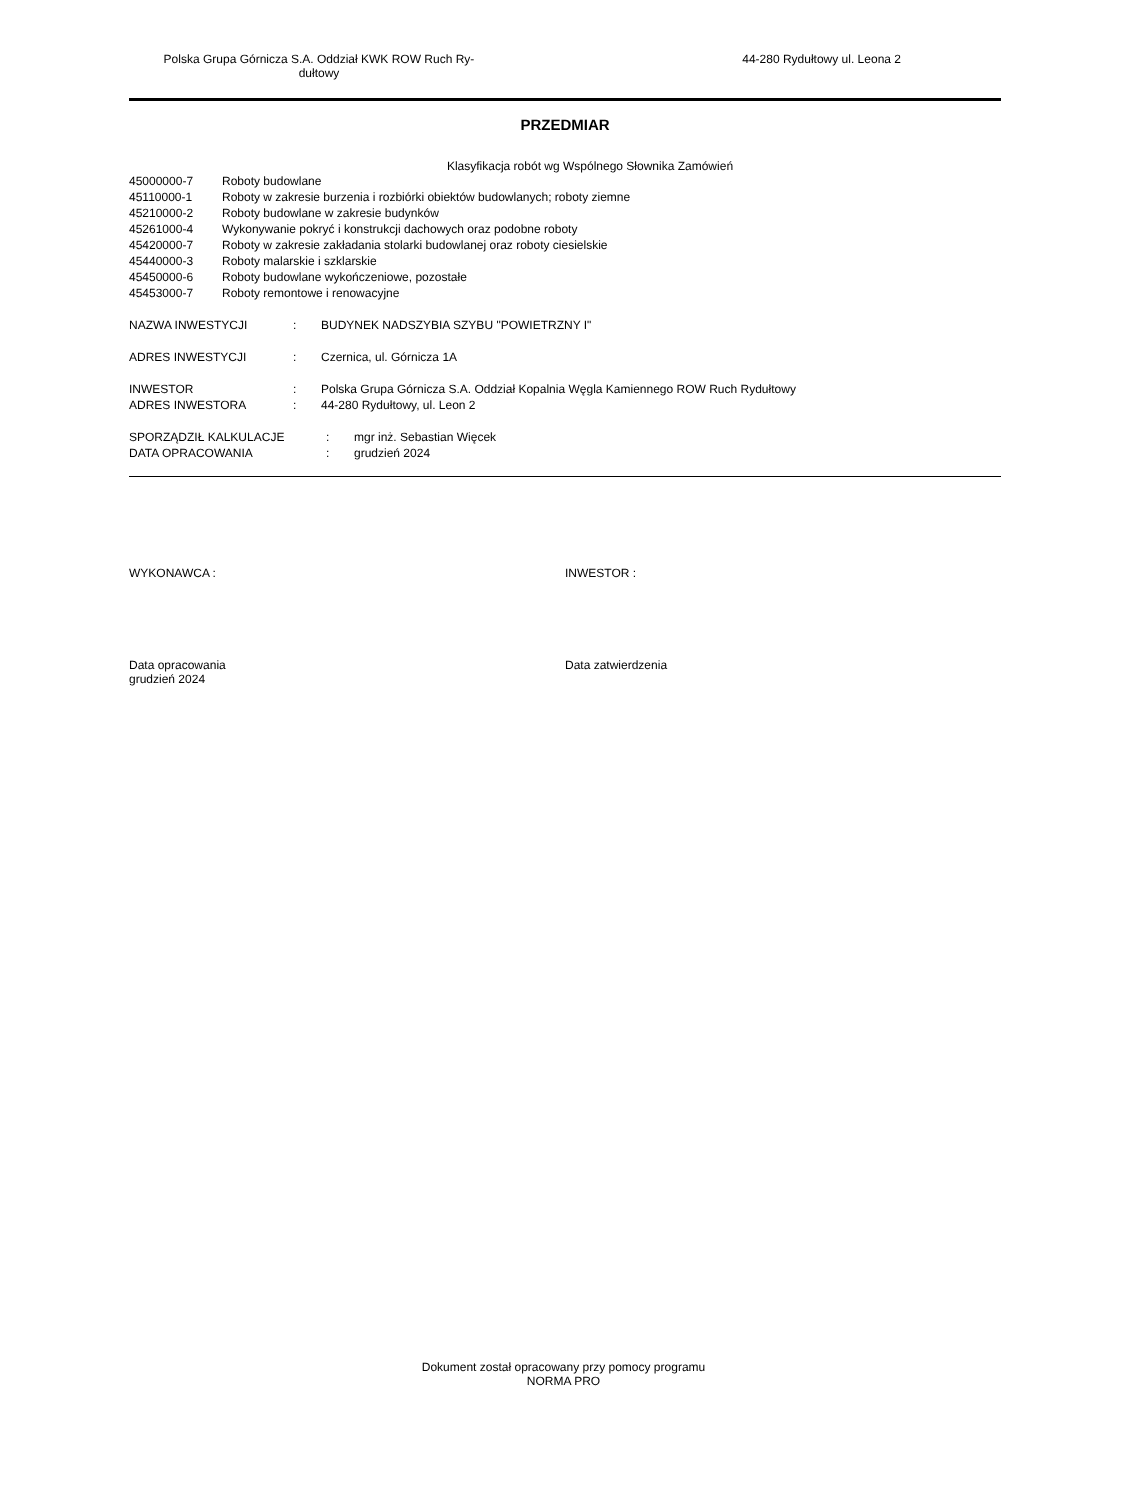Polska Grupa Górnicza S.A. Oddział KWK ROW Ruch Ry-
dułtowy
44-280 Rydułtowy ul. Leona 2
PRZEDMIAR
Klasyfikacja robót wg Wspólnego Słownika Zamówień
| 45000000-7 | Roboty budowlane |
| 45110000-1 | Roboty w zakresie burzenia i rozbiórki obiektów budowlanych; roboty ziemne |
| 45210000-2 | Roboty budowlane w zakresie budynków |
| 45261000-4 | Wykonywanie pokryć i konstrukcji dachowych oraz podobne roboty |
| 45420000-7 | Roboty w zakresie zakładania stolarki budowlanej oraz roboty ciesielskie |
| 45440000-3 | Roboty malarskie i szklarskie |
| 45450000-6 | Roboty budowlane wykończeniowe, pozostałe |
| 45453000-7 | Roboty remontowe i renowacyjne |
| NAZWA INWESTYCJI | : | BUDYNEK NADSZYBIA SZYBU "POWIETRZNY I" |
| ADRES INWESTYCJI | : | Czernica, ul. Górnicza 1A |
| INWESTOR | : | Polska Grupa Górnicza S.A. Oddział Kopalnia Węgla Kamiennego ROW Ruch Rydułtowy |
| ADRES INWESTORA | : | 44-280 Rydułtowy, ul. Leon 2 |
| SPORZĄDZIŁ KALKULACJE | : | mgr inż. Sebastian Więcek |
| DATA OPRACOWANIA | : | grudzień 2024 |
WYKONAWCA : INWESTOR :
Data opracowania
grudzień 2024
Data zatwierdzenia
Dokument został opracowany przy pomocy programu
NORMA PRO